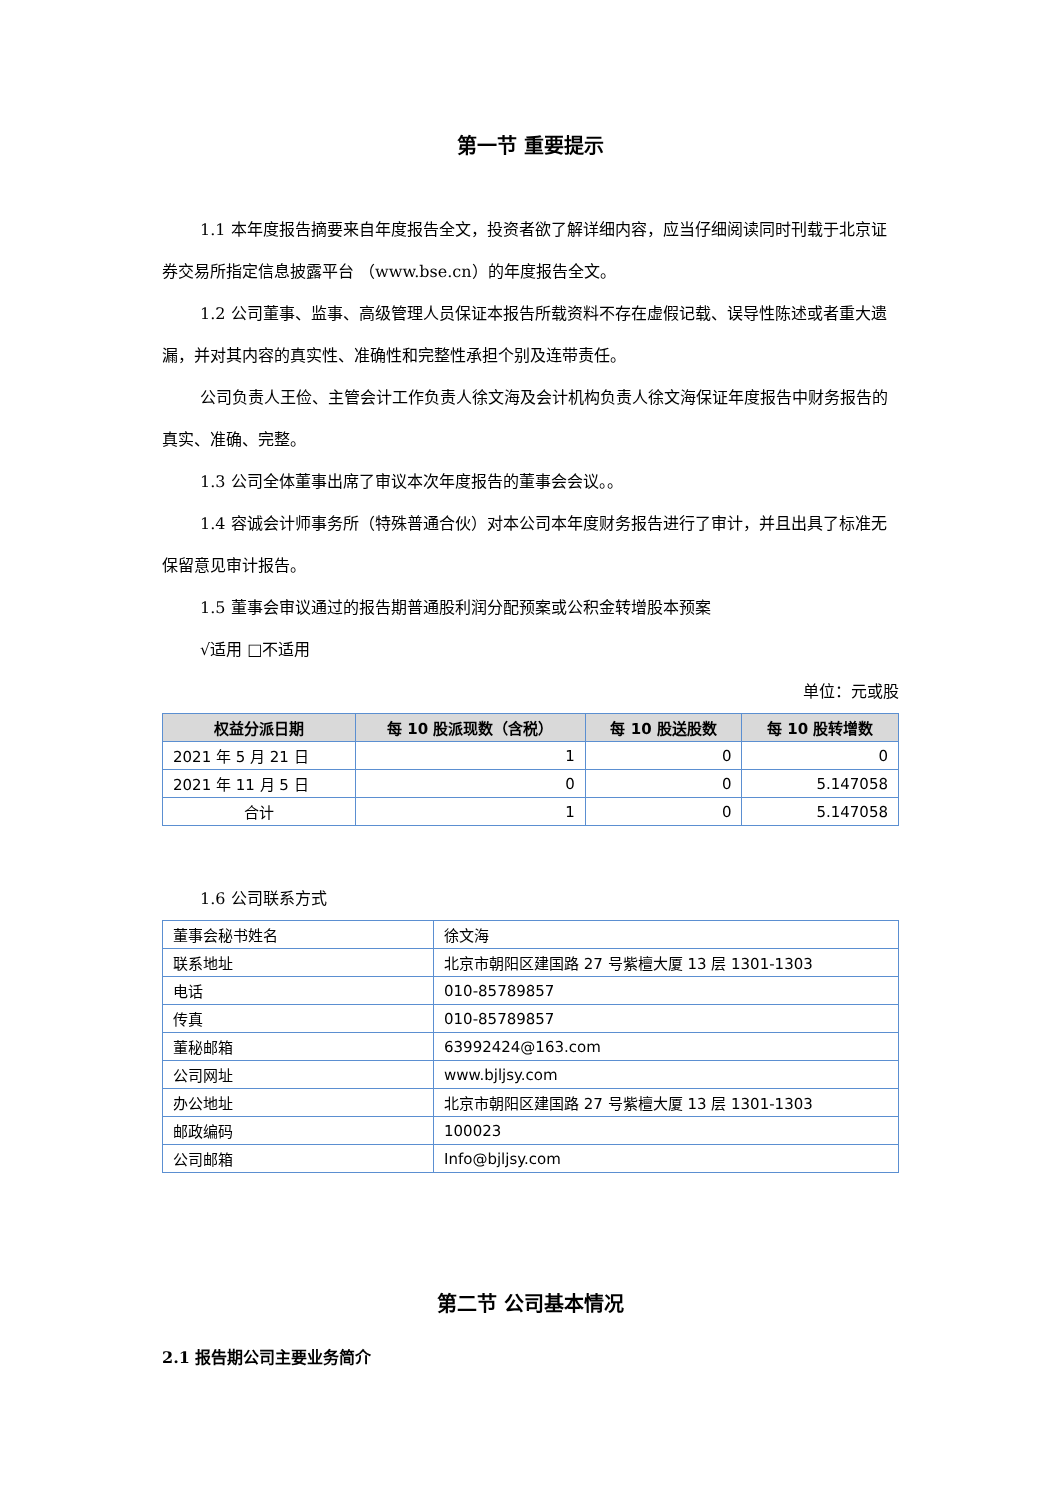第一节 重要提示
1.1 本年度报告摘要来自年度报告全文，投资者欲了解详细内容，应当仔细阅读同时刊载于北京证券交易所指定信息披露平台 （www.bse.cn）的年度报告全文。
1.2 公司董事、监事、高级管理人员保证本报告所载资料不存在虚假记载、误导性陈述或者重大遗漏，并对其内容的真实性、准确性和完整性承担个别及连带责任。
公司负责人王俭、主管会计工作负责人徐文海及会计机构负责人徐文海保证年度报告中财务报告的真实、准确、完整。
1.3 公司全体董事出席了审议本次年度报告的董事会会议。。
1.4 容诚会计师事务所（特殊普通合伙）对本公司本年度财务报告进行了审计，并且出具了标准无保留意见审计报告。
1.5 董事会审议通过的报告期普通股利润分配预案或公积金转增股本预案
√适用 □不适用
单位：元或股
| 权益分派日期 | 每 10 股派现数（含税） | 每 10 股送股数 | 每 10 股转增数 |
| --- | --- | --- | --- |
| 2021 年 5 月 21 日 | 1 | 0 | 0 |
| 2021 年 11 月 5 日 | 0 | 0 | 5.147058 |
| 合计 | 1 | 0 | 5.147058 |
1.6 公司联系方式
| 董事会秘书姓名 | 徐文海 |
| 联系地址 | 北京市朝阳区建国路 27 号紫檀大厦 13 层 1301-1303 |
| 电话 | 010-85789857 |
| 传真 | 010-85789857 |
| 董秘邮箱 | 63992424@163.com |
| 公司网址 | www.bjljsy.com |
| 办公地址 | 北京市朝阳区建国路 27 号紫檀大厦 13 层 1301-1303 |
| 邮政编码 | 100023 |
| 公司邮箱 | Info@bjljsy.com |
第二节 公司基本情况
2.1 报告期公司主要业务简介